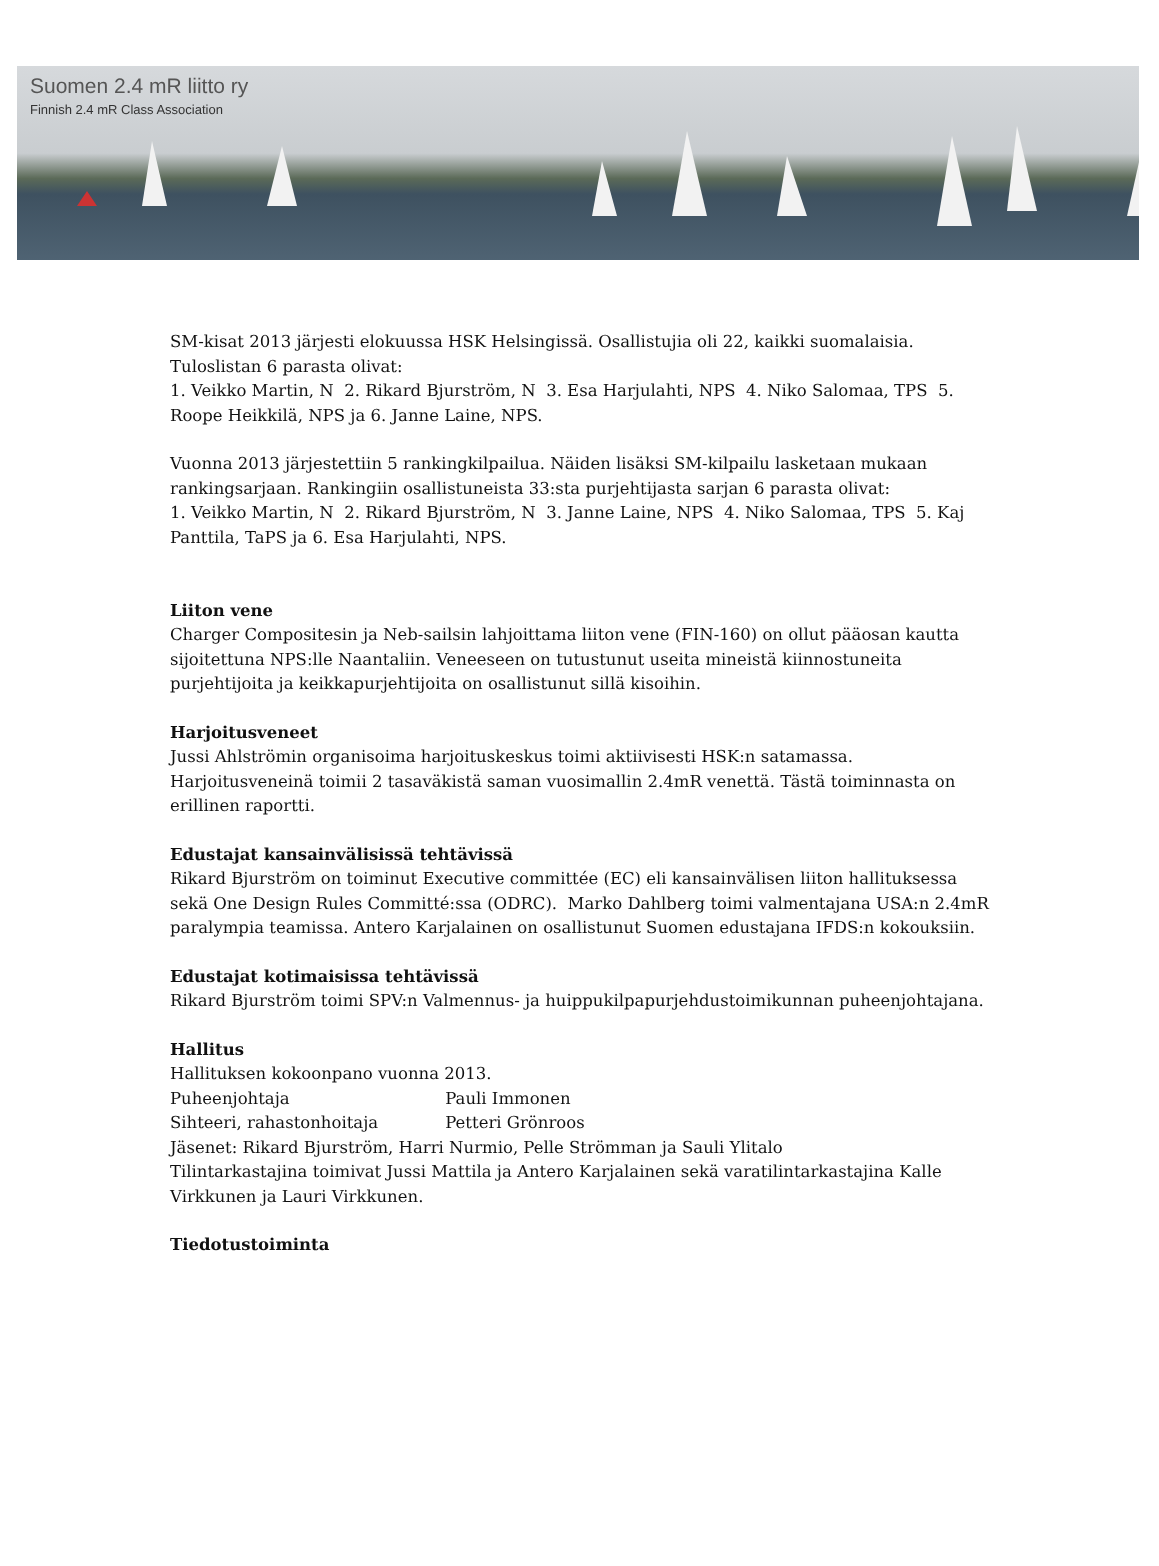Suomen 2.4 mR liitto ry
Finnish 2.4 mR Class Association
SM-kisat 2013 järjesti elokuussa HSK Helsingissä. Osallistujia oli 22, kaikki suomalaisia. Tuloslistan 6 parasta olivat:
1. Veikko Martin, N 2. Rikard Bjurström, N 3. Esa Harjulahti, NPS 4. Niko Salomaa, TPS 5. Roope Heikkilä, NPS ja 6. Janne Laine, NPS.
Vuonna 2013 järjestettiin 5 rankingkilpailua. Näiden lisäksi SM-kilpailu lasketaan mukaan rankingsarjaan. Rankingiin osallistuneista 33:sta purjehtijasta sarjan 6 parasta olivat:
1. Veikko Martin, N 2. Rikard Bjurström, N 3. Janne Laine, NPS 4. Niko Salomaa, TPS 5. Kaj Panttila, TaPS ja 6. Esa Harjulahti, NPS.
Liiton vene
Charger Compositesin ja Neb-sailsin lahjoittama liiton vene (FIN-160) on ollut pääosan kautta sijoitettuna NPS:lle Naantaliin. Veneeseen on tutustunut useita mineistä kiinnostuneita purjehtijoita ja keikkapurjehtijoita on osallistunut sillä kisoihin.
Harjoitusveneet
Jussi Ahlströmin organisoima harjoituskeskus toimi aktiivisesti HSK:n satamassa. Harjoitusveneinä toimii 2 tasaväkistä saman vuosimallin 2.4mR venettä. Tästä toiminnasta on erillinen raportti.
Edustajat kansainvälisissä tehtävissä
Rikard Bjurström on toiminut Executive committée (EC) eli kansainvälisen liiton hallituksessa sekä One Design Rules Committé:ssa (ODRC). Marko Dahlberg toimi valmentajana USA:n 2.4mR paralympia teamissa. Antero Karjalainen on osallistunut Suomen edustajana IFDS:n kokouksiin.
Edustajat kotimaisissa tehtävissä
Rikard Bjurström toimi SPV:n Valmennus- ja huippukilpapurjehdustoimikunnan puheenjohtajana.
Hallitus
Hallituksen kokoonpano vuonna 2013.
Puheenjohtaja Pauli Immonen
Sihteeri, rahastonhoitaja Petteri Grönroos
Jäsenet: Rikard Bjurström, Harri Nurmio, Pelle Strömman ja Sauli Ylitalo
Tilintarkastajina toimivat Jussi Mattila ja Antero Karjalainen sekä varatilintarkastajina Kalle Virkkunen ja Lauri Virkkunen.
Tiedotustoiminta